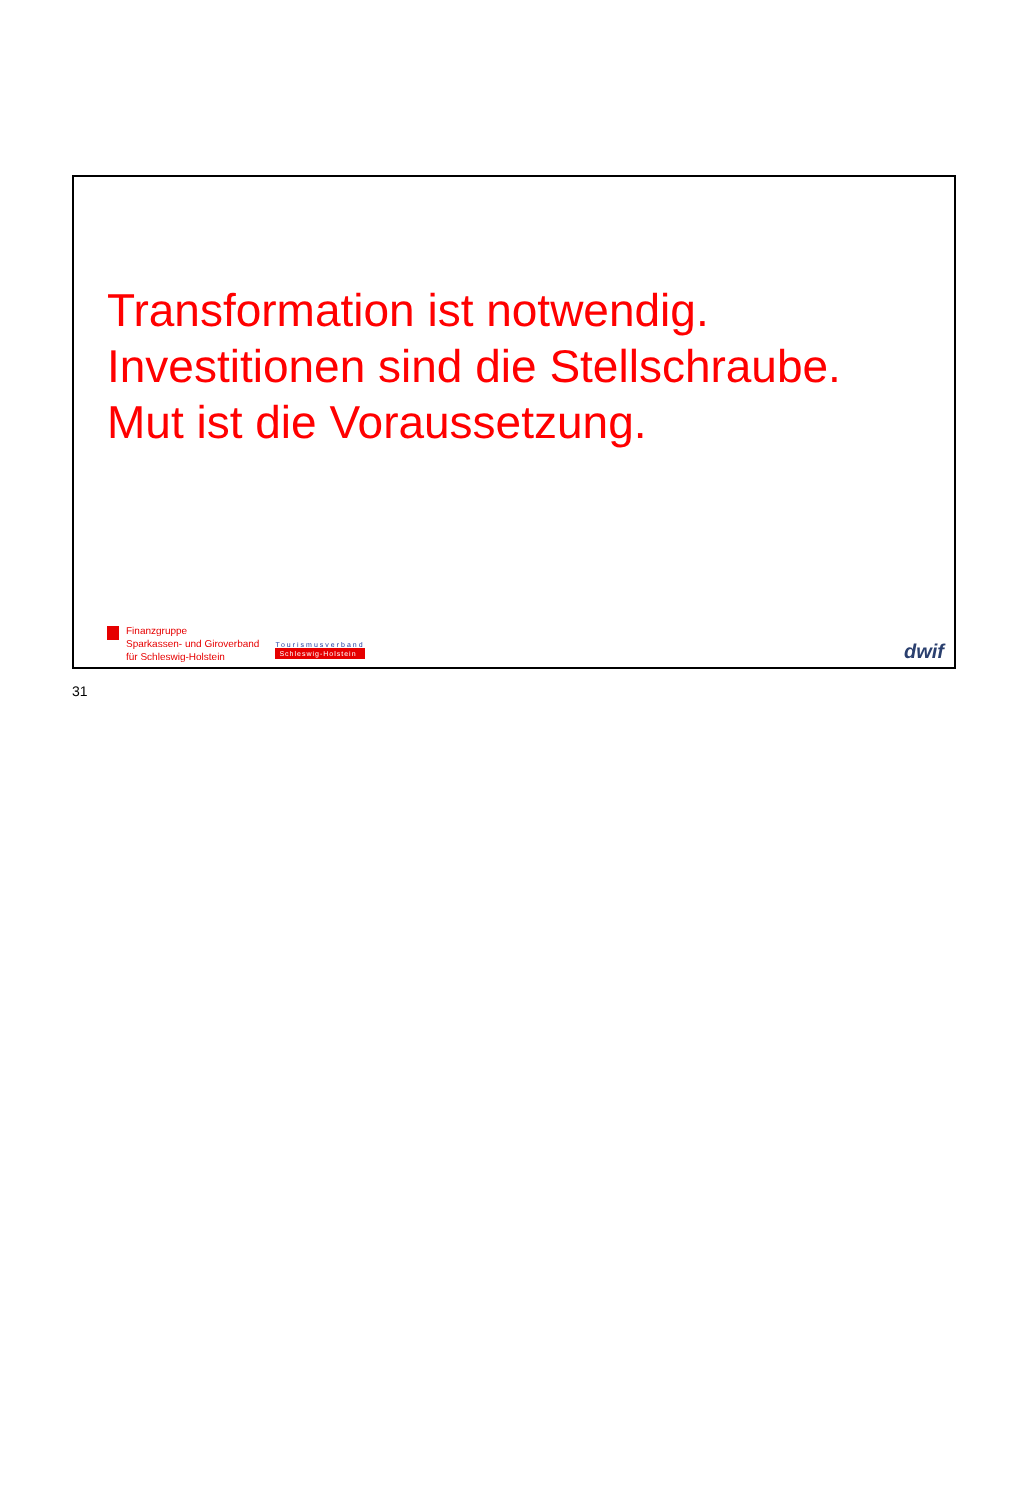Transformation ist notwendig.
Investitionen sind die Stellschraube.
Mut ist die Voraussetzung.
Finanzgruppe
Sparkassen- und Giroverband
für Schleswig-Holstein
Tourismusverband
Schleswig-Holstein
dwif
31